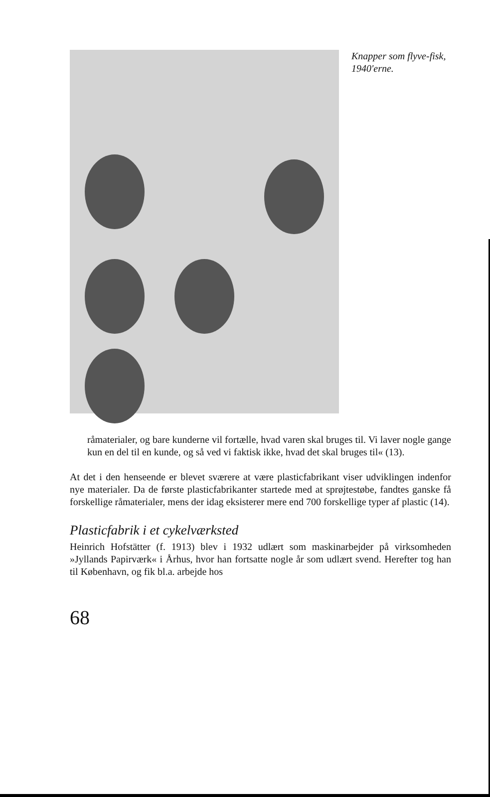Knapper som flyve-fisk, 1940'erne.
råmaterialer, og bare kunderne vil fortælle, hvad varen skal bruges til. Vi laver nogle gange kun en del til en kunde, og så ved vi faktisk ikke, hvad det skal bruges til« (13).
At det i den henseende er blevet sværere at være plasticfabrikant viser udviklingen indenfor nye materialer. Da de første plasticfabrikanter startede med at sprøjtestøbe, fandtes ganske få forskellige råmaterialer, mens der idag eksisterer mere end 700 forskellige typer af plastic (14).
Plasticfabrik i et cykelværksted
Heinrich Hofstätter (f. 1913) blev i 1932 udlært som maskinarbejder på virksomheden »Jyllands Papirværk« i Århus, hvor han fortsatte nogle år som udlært svend. Herefter tog han til København, og fik bl.a. arbejde hos
68